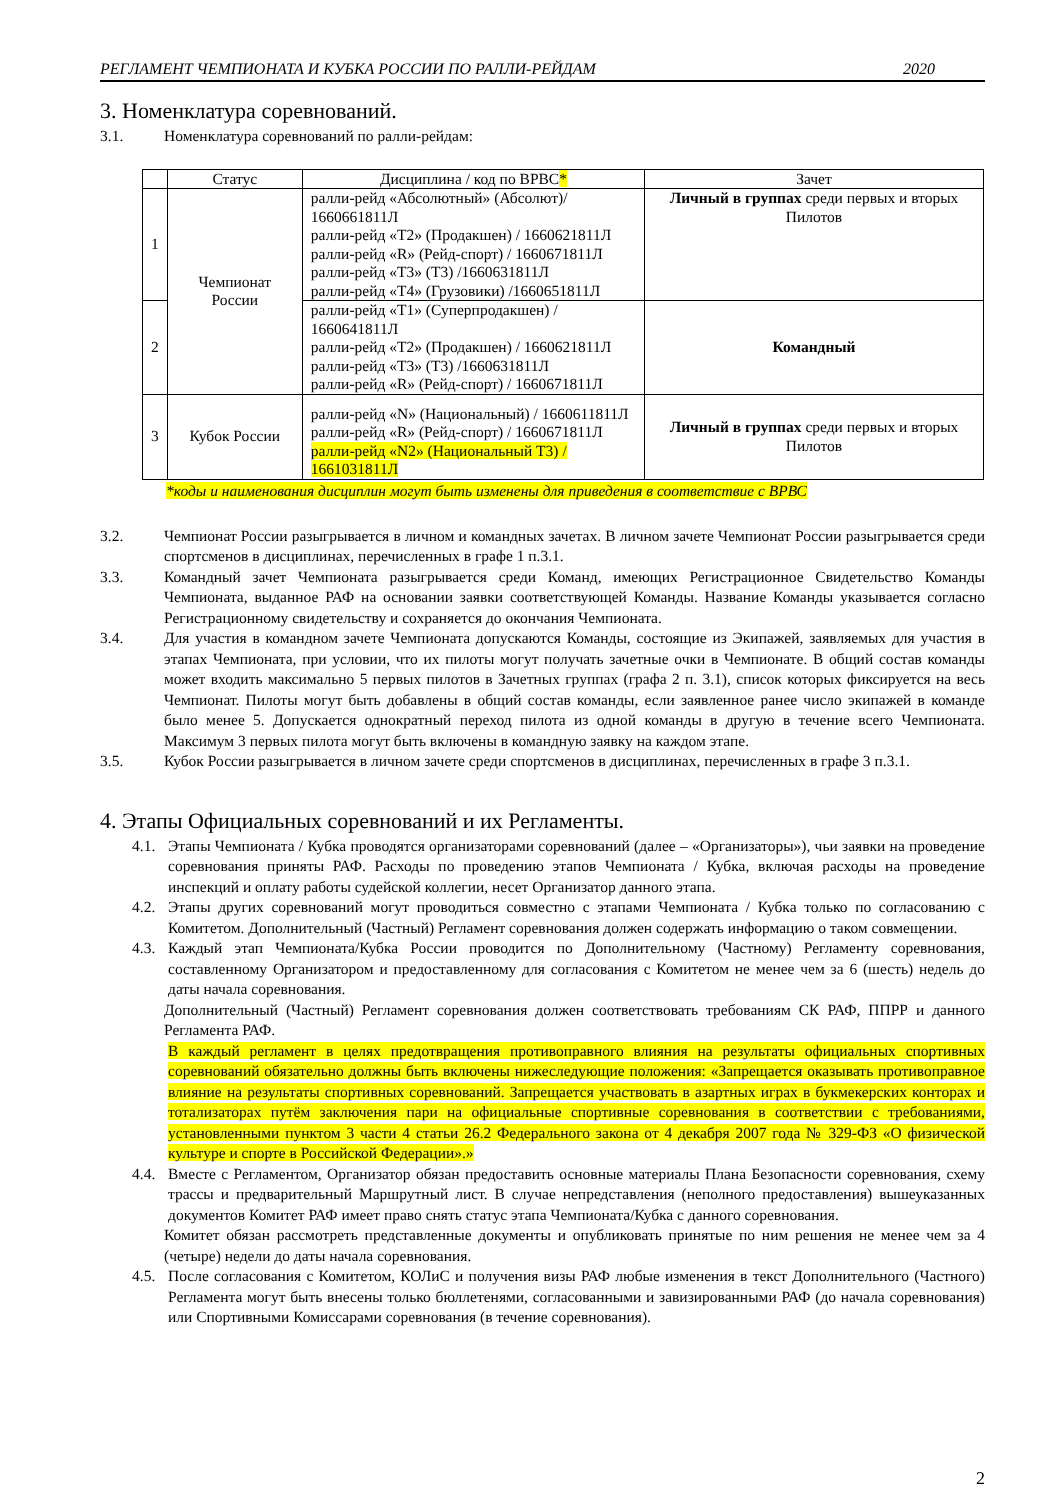РЕГЛАМЕНТ ЧЕМПИОНАТА И КУБКА РОССИИ ПО РАЛЛИ-РЕЙДАМ 2020
3. Номенклатура соревнований.
3.1. Номенклатура соревнований по ралли-рейдам:
| | Статус | Дисциплина / код по ВРВС * | Зачет |
| --- | --- | --- | --- |
| 1 | Чемпионат России | ралли-рейд «Абсолютный» (Абсолют)/ 1660661811Л ралли-рейд «Т2» (Продакшен) / 1660621811Л ралли-рейд «R» (Рейд-спорт) / 1660671811Л ралли-рейд «Т3» (Т3) /1660631811Л ралли-рейд «Т4» (Грузовики) /1660651811Л | Личный в группах среди первых и вторых Пилотов |
| 2 | | ралли-рейд «Т1» (Суперпродакшен) / 1660641811Л ралли-рейд «Т2» (Продакшен) / 1660621811Л ралли-рейд «Т3» (Т3) /1660631811Л ралли-рейд «R» (Рейд-спорт) / 1660671811Л | Командный |
| 3 | Кубок России | ралли-рейд «N» (Национальный) / 1660611811Л ралли-рейд «R» (Рейд-спорт) / 1660671811Л ралли-рейд «N2» (Национальный Т3) / 1661031811Л | Личный в группах среди первых и вторых Пилотов |
*коды и наименования дисциплин могут быть изменены для приведения в соответствие с ВРВС
3.2. Чемпионат России разыгрывается в личном и командных зачетах. В личном зачете Чемпионат России разыгрывается среди спортсменов в дисциплинах, перечисленных в графе 1 п.3.1.
3.3. Командный зачет Чемпионата разыгрывается среди Команд, имеющих Регистрационное Свидетельство Команды Чемпионата, выданное РАФ на основании заявки соответствующей Команды. Название Команды указывается согласно Регистрационному свидетельству и сохраняется до окончания Чемпионата.
3.4. Для участия в командном зачете Чемпионата допускаются Команды, состоящие из Экипажей, заявляемых для участия в этапах Чемпионата, при условии, что их пилоты могут получать зачетные очки в Чемпионате. В общий состав команды может входить максимально 5 первых пилотов в Зачетных группах (графа 2 п. 3.1), список которых фиксируется на весь Чемпионат. Пилоты могут быть добавлены в общий состав команды, если заявленное ранее число экипажей в команде было менее 5. Допускается однократный переход пилота из одной команды в другую в течение всего Чемпионата. Максимум 3 первых пилота могут быть включены в командную заявку на каждом этапе.
3.5. Кубок России разыгрывается в личном зачете среди спортсменов в дисциплинах, перечисленных в графе 3 п.3.1.
4. Этапы Официальных соревнований и их Регламенты.
4.1. Этапы Чемпионата / Кубка проводятся организаторами соревнований (далее – «Организаторы»), чьи заявки на проведение соревнования приняты РАФ. Расходы по проведению этапов Чемпионата / Кубка, включая расходы на проведение инспекций и оплату работы судейской коллегии, несет Организатор данного этапа.
4.2. Этапы других соревнований могут проводиться совместно с этапами Чемпионата / Кубка только по согласованию с Комитетом. Дополнительный (Частный) Регламент соревнования должен содержать информацию о таком совмещении.
4.3. Каждый этап Чемпионата/Кубка России проводится по Дополнительному (Частному) Регламенту соревнования, составленному Организатором и предоставленному для согласования с Комитетом не менее чем за 6 (шесть) недель до даты начала соревнования.
Дополнительный (Частный) Регламент соревнования должен соответствовать требованиям СК РАФ, ППРР и данного Регламента РАФ.
В каждый регламент в целях предотвращения противоправного влияния на результаты официальных спортивных соревнований обязательно должны быть включены нижеследующие положения: «Запрещается оказывать противоправное влияние на результаты спортивных соревнований. Запрещается участвовать в азартных играх в букмекерских конторах и тотализаторах путём заключения пари на официальные спортивные соревнования в соответствии с требованиями, установленными пунктом 3 части 4 статьи 26.2 Федерального закона от 4 декабря 2007 года № 329-ФЗ «О физической культуре и спорте в Российской Федерации».»
4.4. Вместе с Регламентом, Организатор обязан предоставить основные материалы Плана Безопасности соревнования, схему трассы и предварительный Маршрутный лист. В случае непредставления (неполного предоставления) вышеуказанных документов Комитет РАФ имеет право снять статус этапа Чемпионата/Кубка с данного соревнования.
Комитет обязан рассмотреть представленные документы и опубликовать принятые по ним решения не менее чем за 4 (четыре) недели до даты начала соревнования.
4.5. После согласования с Комитетом, КОЛиС и получения визы РАФ любые изменения в текст Дополнительного (Частного) Регламента могут быть внесены только бюллетенями, согласованными и завизированными РАФ (до начала соревнования) или Спортивными Комиссарами соревнования (в течение соревнования).
2